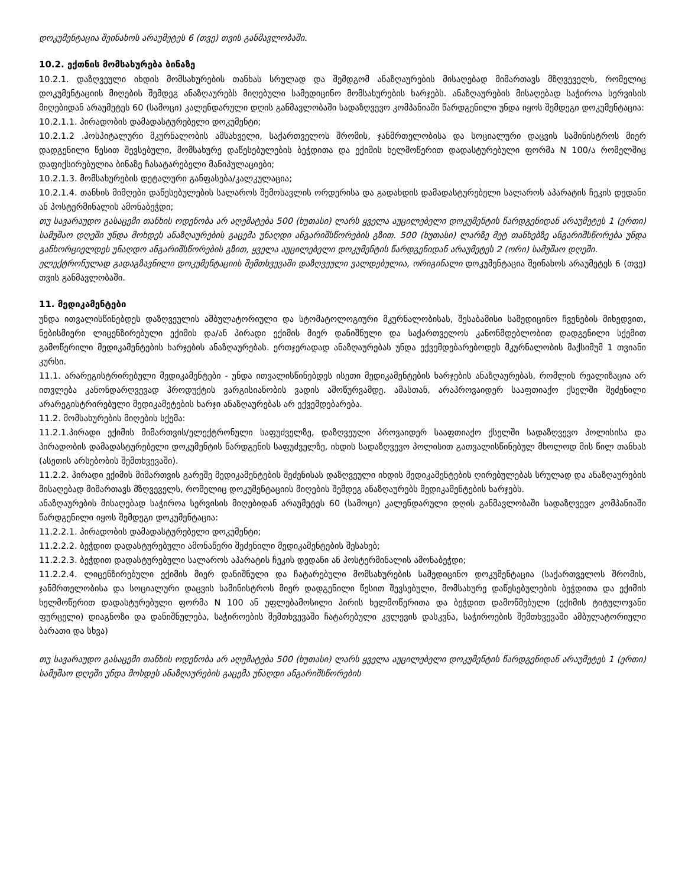დოკუმენტაცია შეინახოს არაუმეტეს 6 (თვე) თვის განმავლობაში.
10.2. ექთნის მომსახურება ბინაზე
10.2.1. დაზღვეული იხდის მომსახურების თანხას სრულად და შემდგომ ანაზღაურების მისაღებად მიმართავს მზღვეველს, რომელიც დოკუმენტაციის მიღების შემდეგ ანაზღაურებს მიღებული სამედიცინო მომსახურების ხარჯებს. ანაზღაურების მისაღებად საჭიროა სერვისის მიღებიდან არაუმეტეს 60 (სამოცი) კალენდარული დღის განმავლობაში სადაზღვევო კომპანიაში წარდგენილი უნდა იყოს შემდეგი დოკუმენტაცია:
10.2.1.1. პირადობის დამადასტურებელი დოკუმენტი;
10.2.1.2 .ჰოსპიტალური მკურნალობის ამსახველი, საქართველოს შრომის, ჯანმრთელობისა და სოციალური დაცვის სამინისტროს მიერ დადგენილი წესით შევსებული, მომსახურე დაწესებულების ბეჭდითა და ექიმის ხელმოწერით დადასტურებული ფორმა N 100/ა რომელშიც დაფიქსირებულია ბინაზე ჩასატარებელი მანიპულაციები;
10.2.1.3. მომსახურების დეტალური განფასება/კალკულაცია;
10.2.1.4. თანხის მიმღები დაწესებულების სალაროს შემოსავლის ორდერისა და გადახდის დამადასტურებელი სალაროს აპარატის ჩეკის დედანი ან პოსტერმინალის ამონაბეჭდი;
თუ სავარაუდო გასაცემი თანხის ოდენობა არ აღემატება 500 (ხუთასი) ლარს ყველა აუცილებელი დოკუმენტის წარდგენიდან არაუმეტეს 1 (ერთი) სამუშაო დღეში უნდა მოხდეს ანაზღაურების გაცემა უნაღდი ანგარიშსწორების გზით. 500 (ხუთასი) ლარზე მეტ თანხებზე ანგარიშსწორება უნდა განხორციელდეს უნაღდო ანგარიშსწორების გზით, ყველა აუცილებელი დოკუმენტის წარდგენიდან არაუმეტეს 2 (ორი) სამუშაო დღეში.
ელექტრონულად გადაგზავნილი დოკუმენტაციის შემთხვევაში დაზღვეული ვალდებულია, ორიგინალი დოკუმენტაცია შეინახოს არაუმეტეს 6 (თვე) თვის განმავლობაში.
11. მედიკამენტები
უნდა ითვალისწინებდეს დაზღვეულის ამბულატორიული და სტომატოლოგიური მკურნალობისას, შესაბამისი სამედიცინო ჩვენების მიხედვით, ნებისმიერი ლიცენზირებული ექიმის და/ან პირადი ექიმის მიერ დანიშნული და საქართველოს კანონმდებლობით დადგენილი სქემით გამოწერილი მედიკამენტების ხარჯების ანაზღაურებას. ერთჯერადად ანაზღაურებას უნდა ექვემდებარებოდეს მკურნალობის მაქსიმუმ 1 თვიანი კურსი.
11.1. არარეგისტრირებული მედიკამენტები - უნდა ითვალისწინებდეს ისეთი მედიკამენტების ხარჯების ანაზღაურებას, რომლის რეალიზაცია არ ითვლება კანონდარღვევად პროდუქტის ვარგისიანობის ვადის ამოწურვამდე. ამასთან, არაპროვაიდერ სააფთიაქო ქსელში შეძენილი არარეგისტრირებული მედიკამეტების ხარჯი ანაზღაურებას არ ექვემდებარება.
11.2. მომსახურების მიღების სქემა:
11.2.1.პირადი ექიმის მიმართვის/ელექტრონული საფუძველზე, დაზღვეული პროვაიდერ სააფთიაქო ქსელში სადაზღვევო პოლისისა და პირადობის დამადასტურებელი დოკუმენტის წარდგენის საფუძველზე, იხდის სადაზღვევო პოლისით გათვალისწინებულ მხოლოდ მის წილ თანხას (ასეთის არსებობის შემთხვევაში).
11.2.2. პირადი ექიმის მიმართვის გარეშე მედიკამენტების შეძენისას დაზღვეული იხდის მედიკამენტების ღირებულებას სრულად და ანაზღაურების მისაღებად მიმართავს მზღვეველს, რომელიც დოკუმენტაციის მიღების შემდეგ ანაზღაურებს მედიკამენტების ხარჯებს.
ანაზღაურების მისაღებად საჭიროა სერვისის მიღებიდან არაუმეტეს 60 (სამოცი) კალენდარული დღის განმავლობაში სადაზღვევო კომპანიაში წარდგენილი იყოს შემდეგი დოკუმენტაცია:
11.2.2.1. პირადობის დამადასტურებელი დოკუმენტი;
11.2.2.2. ბეჭდით დადასტურებული ამონაწერი შეძენილი მედიკამენტების შესახებ;
11.2.2.3. ბეჭდით დადასტურებული სალაროს აპარატის ჩეკის დედანი ან პოსტერმინალის ამონაბეჭდი;
11.2.2.4. ლიცენზირებული ექიმის მიერ დანიშნული და ჩატარებული მომსახურების სამედიცინო დოკუმენტაცია (საქართველოს შრომის, ჯანმრთელობისა და სოციალური დაცვის სამინისტროს მიერ დადგენილი წესით შევსებული, მომსახურე დაწესებულების ბეჭდითა და ექიმის ხელმოწერით დადასტურებული ფორმა N 100 ან უფლებამოსილი პირის ხელმოწერითა და ბეჭდით დამოწმებული (ექიმის ტიტულოვანი ფურცელი) დიაგნოზი და დანიშნულება, საჭიროების შემთხვევაში ჩატარებული კვლევის დასკვნა, საჭიროების შემთხვევაში ამბულატორიული ბარათი და სხვა)
თუ სავარაუდო გასაცემი თანხის ოდენობა არ აღემატება 500 (ხუთასი) ლარს ყველა აუცილებელი დოკუმენტის წარდგენიდან არაუმეტეს 1 (ერთი) სამუშაო დღეში უნდა მოხდეს ანაზღაურების გაცემა უნაღდი ანგარიშსწორების